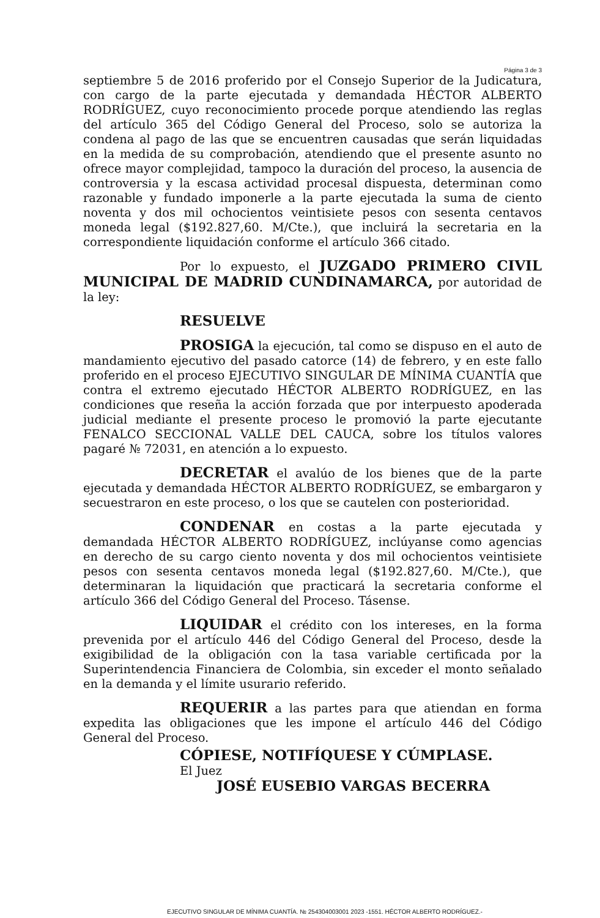Página 3 de 3
septiembre 5 de 2016 proferido por el Consejo Superior de la Judicatura, con cargo de la parte ejecutada y demandada HÉCTOR ALBERTO RODRÍGUEZ, cuyo reconocimiento procede porque atendiendo las reglas del artículo 365 del Código General del Proceso, solo se autoriza la condena al pago de las que se encuentren causadas que serán liquidadas en la medida de su comprobación, atendiendo que el presente asunto no ofrece mayor complejidad, tampoco la duración del proceso, la ausencia de controversia y la escasa actividad procesal dispuesta, determinan como razonable y fundado imponerle a la parte ejecutada la suma de ciento noventa y dos mil ochocientos veintisiete pesos con sesenta centavos moneda legal ($192.827,60. M/Cte.), que incluirá la secretaria en la correspondiente liquidación conforme el artículo 366 citado.
Por lo expuesto, el JUZGADO PRIMERO CIVIL MUNICIPAL DE MADRID CUNDINAMARCA, por autoridad de la ley:
RESUELVE
PROSIGA la ejecución, tal como se dispuso en el auto de mandamiento ejecutivo del pasado catorce (14) de febrero, y en este fallo proferido en el proceso EJECUTIVO SINGULAR DE MÍNIMA CUANTÍA que contra el extremo ejecutado HÉCTOR ALBERTO RODRÍGUEZ, en las condiciones que reseña la acción forzada que por interpuesto apoderada judicial mediante el presente proceso le promovió la parte ejecutante FENALCO SECCIONAL VALLE DEL CAUCA, sobre los títulos valores pagaré № 72031, en atención a lo expuesto.
DECRETAR el avalúo de los bienes que de la parte ejecutada y demandada HÉCTOR ALBERTO RODRÍGUEZ, se embargaron y secuestraron en este proceso, o los que se cautelen con posterioridad.
CONDENAR en costas a la parte ejecutada y demandada HÉCTOR ALBERTO RODRÍGUEZ, inclúyanse como agencias en derecho de su cargo ciento noventa y dos mil ochocientos veintisiete pesos con sesenta centavos moneda legal ($192.827,60. M/Cte.), que determinaran la liquidación que practicará la secretaria conforme el artículo 366 del Código General del Proceso. Tásense.
LIQUIDAR el crédito con los intereses, en la forma prevenida por el artículo 446 del Código General del Proceso, desde la exigibilidad de la obligación con la tasa variable certificada por la Superintendencia Financiera de Colombia, sin exceder el monto señalado en la demanda y el límite usurario referido.
REQUERIR a las partes para que atiendan en forma expedita las obligaciones que les impone el artículo 446 del Código General del Proceso.
CÓPIESE, NOTIFÍQUESE Y CÚMPLASE.
El Juez
JOSÉ EUSEBIO VARGAS BECERRA
EJECUTIVO SINGULAR DE MÍNIMA CUANTÍA. № 254304003001 2023 -1551. HÉCTOR ALBERTO RODRÍGUEZ.-